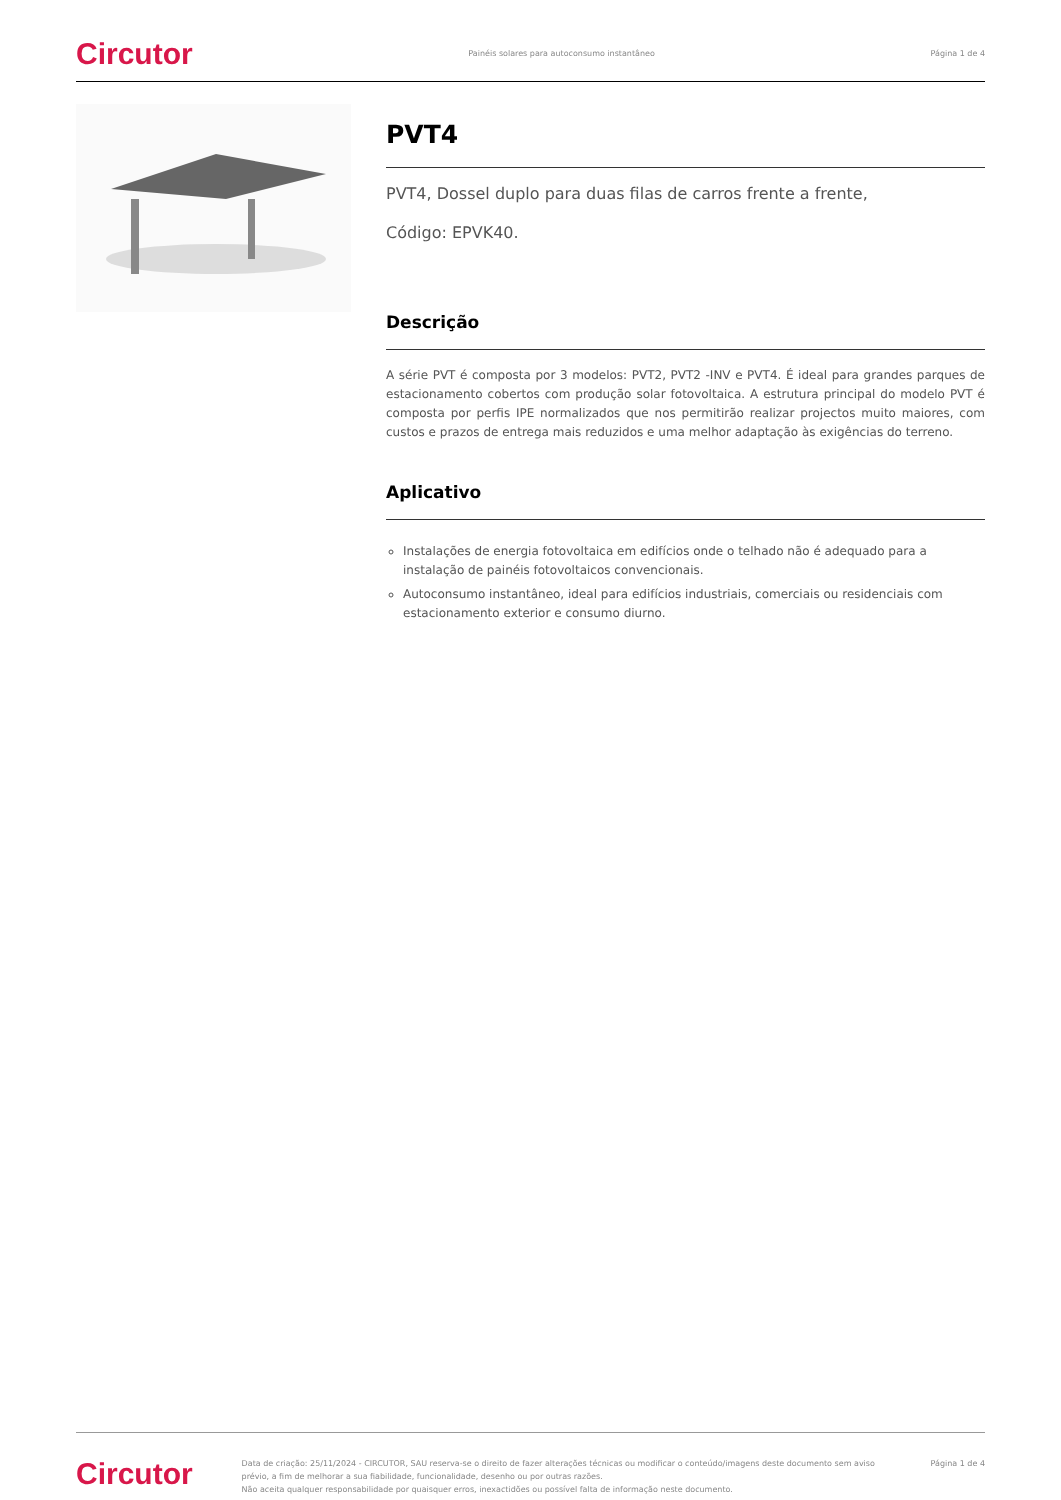Circutor Painéis solares para autoconsumo instantâneo Página 1 de 4
PVT4
PVT4, Dossel duplo para duas filas de carros frente a frente,
Código: EPVK40.
Descrição
A série PVT é composta por 3 modelos: PVT2, PVT2 -INV e PVT4. É ideal para grandes parques de estacionamento cobertos com produção solar fotovoltaica. A estrutura principal do modelo PVT é composta por perfis IPE normalizados que nos permitirão realizar projectos muito maiores, com custos e prazos de entrega mais reduzidos e uma melhor adaptação às exigências do terreno.
Aplicativo
Instalações de energia fotovoltaica em edifícios onde o telhado não é adequado para a instalação de painéis fotovoltaicos convencionais.
Autoconsumo instantâneo, ideal para edifícios industriais, comerciais ou residenciais com estacionamento exterior e consumo diurno.
Circutor Data de criação: 25/11/2024 - CIRCUTOR, SAU reserva-se o direito de fazer alterações técnicas ou modificar o conteúdo/imagens deste documento sem aviso prévio, a fim de melhorar a sua fiabilidade, funcionalidade, desenho ou por outras razões.
Não aceita qualquer responsabilidade por quaisquer erros, inexactidões ou possível falta de informação neste documento. Página 1 de 4